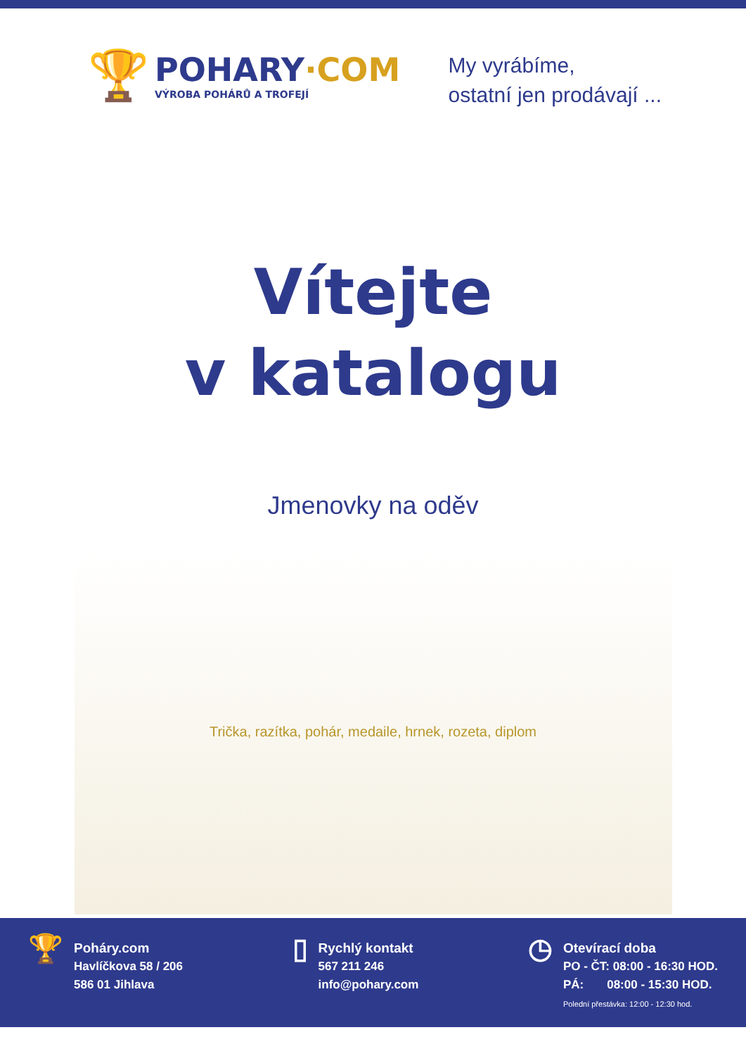🏆
POHARY·COM
VÝROBA POHÁRŮ A TROFEJÍ
My vyrábíme,
ostatní jen prodávají ...
Vítejte
v katalogu
Jmenovky na oděv
Trička, razítka, pohár, medaile, hrnek, rozeta, diplom
🏆
Poháry.com
Havlíčkova 58 / 206
586 01 Jihlava
▯
Rychlý kontakt
567 211 246
info@pohary.com
◷
Otevírací doba
PO - ČT: 08:00 - 16:30 HOD.
PÁ: 08:00 - 15:30 HOD.
Polední přestávka: 12:00 - 12:30 hod.